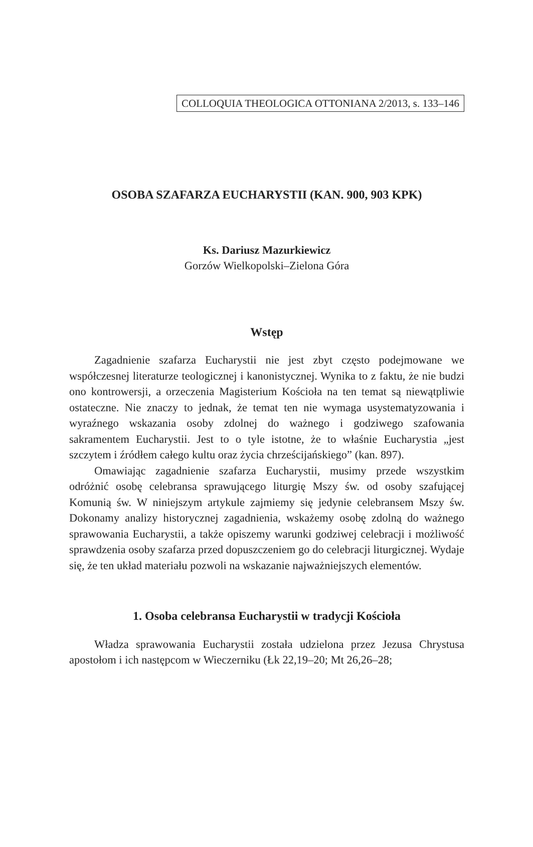COLLOQUIA THEOLOGICA OTTONIANA 2/2013, s. 133–146
OSOBA SZAFARZA EUCHARYSTII (KAN. 900, 903 KPK)
Ks. Dariusz Mazurkiewicz
Gorzów Wielkopolski–Zielona Góra
Wstęp
Zagadnienie szafarza Eucharystii nie jest zbyt często podejmowane we współczesnej literaturze teologicznej i kanonistycznej. Wynika to z faktu, że nie budzi ono kontrowersji, a orzeczenia Magisterium Kościoła na ten temat są niewątpliwie ostateczne. Nie znaczy to jednak, że temat ten nie wymaga usystematyzowania i wyraźnego wskazania osoby zdolnej do ważnego i godziwego szafowania sakramentem Eucharystii. Jest to o tyle istotne, że to właśnie Eucharystia „jest szczytem i źródłem całego kultu oraz życia chrześcijańskiego” (kan. 897).
Omawiając zagadnienie szafarza Eucharystii, musimy przede wszystkim odróżnić osobę celebransa sprawującego liturgię Mszy św. od osoby szafującej Komunią św. W niniejszym artykule zajmiemy się jedynie celebransem Mszy św. Dokonamy analizy historycznej zagadnienia, wskażemy osobę zdolną do ważnego sprawowania Eucharystii, a także opiszemy warunki godziwej celebracji i możliwość sprawdzenia osoby szafarza przed dopuszczeniem go do celebracji liturgicznej. Wydaje się, że ten układ materiału pozwoli na wskazanie najważniejszych elementów.
1. Osoba celebransa Eucharystii w tradycji Kościoła
Władza sprawowania Eucharystii została udzielona przez Jezusa Chrystusa apostołom i ich następcom w Wieczerniku (Łk 22,19–20; Mt 26,26–28;